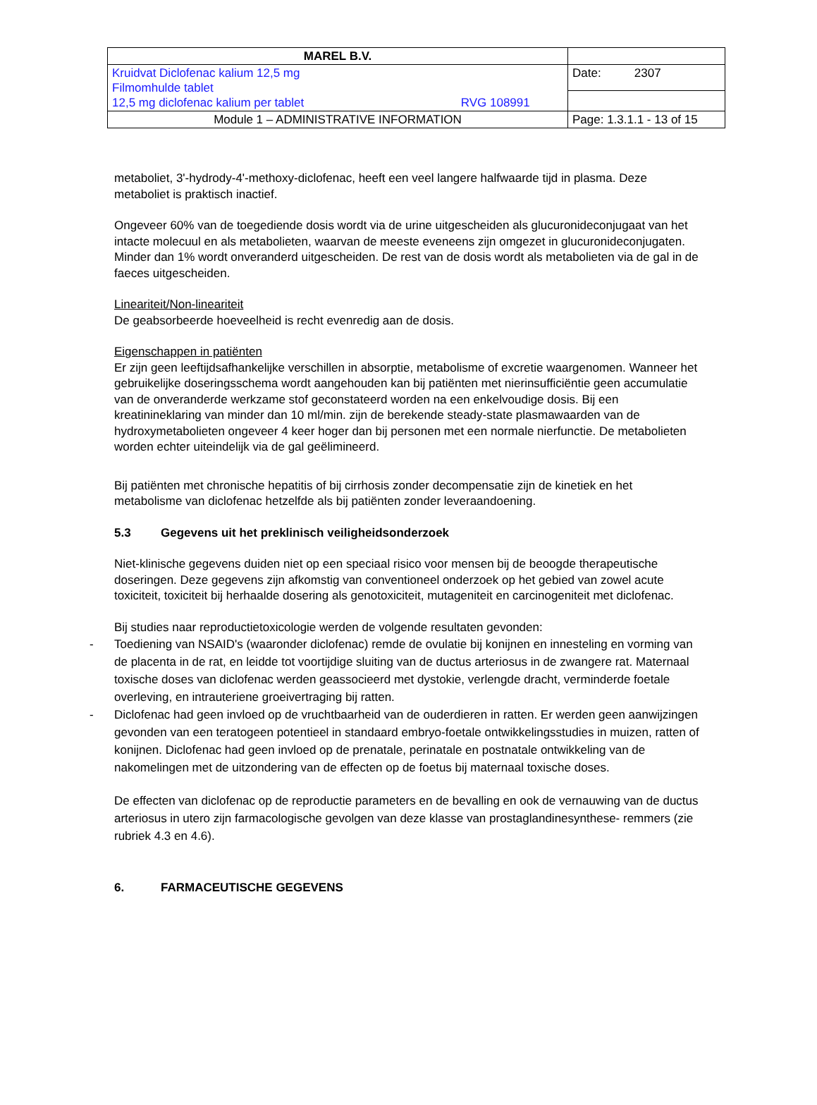| MAREL B.V. | |
| Kruidvat Diclofenac kalium 12,5 mg Filmomhulde tablet 12,5 mg diclofenac kalium per tablet RVG 108991 | Date: 2307 |
| Module 1 – ADMINISTRATIVE INFORMATION | Page: 1.3.1.1 - 13 of 15 |
metaboliet, 3'-hydrody-4'-methoxy-diclofenac, heeft een veel langere halfwaarde tijd in plasma. Deze metaboliet is praktisch inactief.
Ongeveer 60% van de toegediende dosis wordt via de urine uitgescheiden als glucuronideconjugaat van het intacte molecuul en als metabolieten, waarvan de meeste eveneens zijn omgezet in glucuronideconjugaten. Minder dan 1% wordt onveranderd uitgescheiden. De rest van de dosis wordt als metabolieten via de gal in de faeces uitgescheiden.
Lineariteit/Non-lineariteit
De geabsorbeerde hoeveelheid is recht evenredig aan de dosis.
Eigenschappen in patiënten
Er zijn geen leeftijdsafhankelijke verschillen in absorptie, metabolisme of excretie waargenomen. Wanneer het gebruikelijke doseringsschema wordt aangehouden kan bij patiënten met nierinsufficiëntie geen accumulatie van de onveranderde werkzame stof geconstateerd worden na een enkelvoudige dosis. Bij een kreatinineklaring van minder dan 10 ml/min. zijn de berekende steady-state plasmawaarden van de hydroxymetabolieten ongeveer 4 keer hoger dan bij personen met een normale nierfunctie. De metabolieten worden echter uiteindelijk via de gal geëlimineerd.
Bij patiënten met chronische hepatitis of bij cirrhosis zonder decompensatie zijn de kinetiek en het metabolisme van diclofenac hetzelfde als bij patiënten zonder leveraandoening.
5.3 Gegevens uit het preklinisch veiligheidsonderzoek
Niet-klinische gegevens duiden niet op een speciaal risico voor mensen bij de beoogde therapeutische doseringen. Deze gegevens zijn afkomstig van conventioneel onderzoek op het gebied van zowel acute toxiciteit, toxiciteit bij herhaalde dosering als genotoxiciteit, mutageniteit en carcinogeniteit met diclofenac.
Bij studies naar reproductietoxicologie werden de volgende resultaten gevonden:
- Toediening van NSAID's (waaronder diclofenac) remde de ovulatie bij konijnen en innesteling en vorming van de placenta in de rat, en leidde tot voortijdige sluiting van de ductus arteriosus in de zwangere rat. Maternaal toxische doses van diclofenac werden geassocieerd met dystokie, verlengde dracht, verminderde foetale overleving, en intrauteriene groeivertraging bij ratten.
- Diclofenac had geen invloed op de vruchtbaarheid van de ouderdieren in ratten. Er werden geen aanwijzingen gevonden van een teratogeen potentieel in standaard embryo-foetale ontwikkelingsstudies in muizen, ratten of konijnen. Diclofenac had geen invloed op de prenatale, perinatale en postnatale ontwikkeling van de nakomelingen met de uitzondering van de effecten op de foetus bij maternaal toxische doses.
De effecten van diclofenac op de reproductie parameters en de bevalling en ook de vernauwing van de ductus arteriosus in utero zijn farmacologische gevolgen van deze klasse van prostaglandinesynthese- remmers (zie rubriek 4.3 en 4.6).
6. FARMACEUTISCHE GEGEVENS